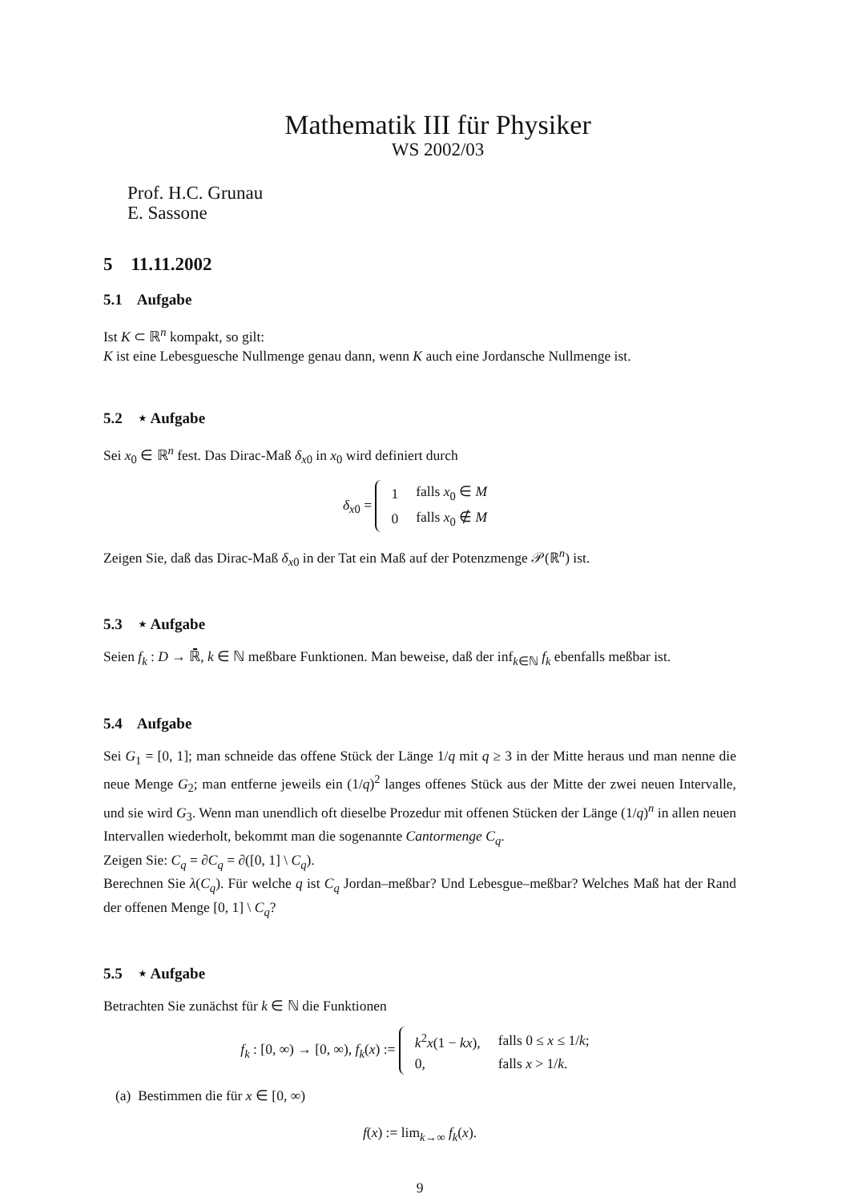Mathematik III für Physiker
WS 2002/03
Prof. H.C. Grunau
E. Sassone
5 11.11.2002
5.1 Aufgabe
Ist K ⊂ ℝ<sup>n</sup> kompakt, so gilt:
K ist eine Lebesguesche Nullmenge genau dann, wenn K auch eine Jordansche Nullmenge ist.
5.2 ⋆ Aufgabe
Sei x<sub>0</sub> ∈ ℝ<sup>n</sup> fest. Das Dirac-Maß δ<sub>x0</sub> in x<sub>0</sub> wird definiert durch
δ<sub>x0</sub> =
| 1 | falls x<sub>0</sub> ∈ M |
| 0 | falls x<sub>0</sub> ∉ M |
Zeigen Sie, daß das Dirac-Maß δ<sub>x0</sub> in der Tat ein Maß auf der Potenzmenge 𝒫(ℝ<sup>n</sup>) ist.
5.3 ⋆ Aufgabe
Seien f<sub>k</sub> : D → ℝ̄, k ∈ ℕ meßbare Funktionen. Man beweise, daß der inf<sub>k∈ℕ</sub> f<sub>k</sub> ebenfalls meßbar ist.
5.4 Aufgabe
Sei G<sub>1</sub> = [0, 1]; man schneide das offene Stück der Länge 1/q mit q ≥ 3 in der Mitte heraus und man nenne die neue Menge G<sub>2</sub>; man entferne jeweils ein (1/q)<sup>2</sup> langes offenes Stück aus der Mitte der zwei neuen Intervalle, und sie wird G<sub>3</sub>. Wenn man unendlich oft dieselbe Prozedur mit offenen Stücken der Länge (1/q)<sup>n</sup> in allen neuen Intervallen wiederholt, bekommt man die sogenannte Cantormenge C<sub>q</sub>.
Zeigen Sie: C<sub>q</sub> = ∂C<sub>q</sub> = ∂([0, 1] \ C<sub>q</sub>).
Berechnen Sie λ(C<sub>q</sub>). Für welche q ist C<sub>q</sub> Jordan–meßbar? Und Lebesgue–meßbar? Welches Maß hat der Rand der offenen Menge [0, 1] \ C<sub>q</sub>?
5.5 ⋆ Aufgabe
Betrachten Sie zunächst für k ∈ ℕ die Funktionen
f<sub>k</sub> : [0, ∞) → [0, ∞), f<sub>k</sub>(x) :=
| k<sup>2</sup> x (1 − kx ), | falls 0 ≤ x ≤ 1/ k ; |
| 0, | falls x > 1/ k . |
(a) Bestimmen die für x ∈ [0, ∞)
f(x) := lim<sub>k→∞</sub> f<sub>k</sub>(x).
9